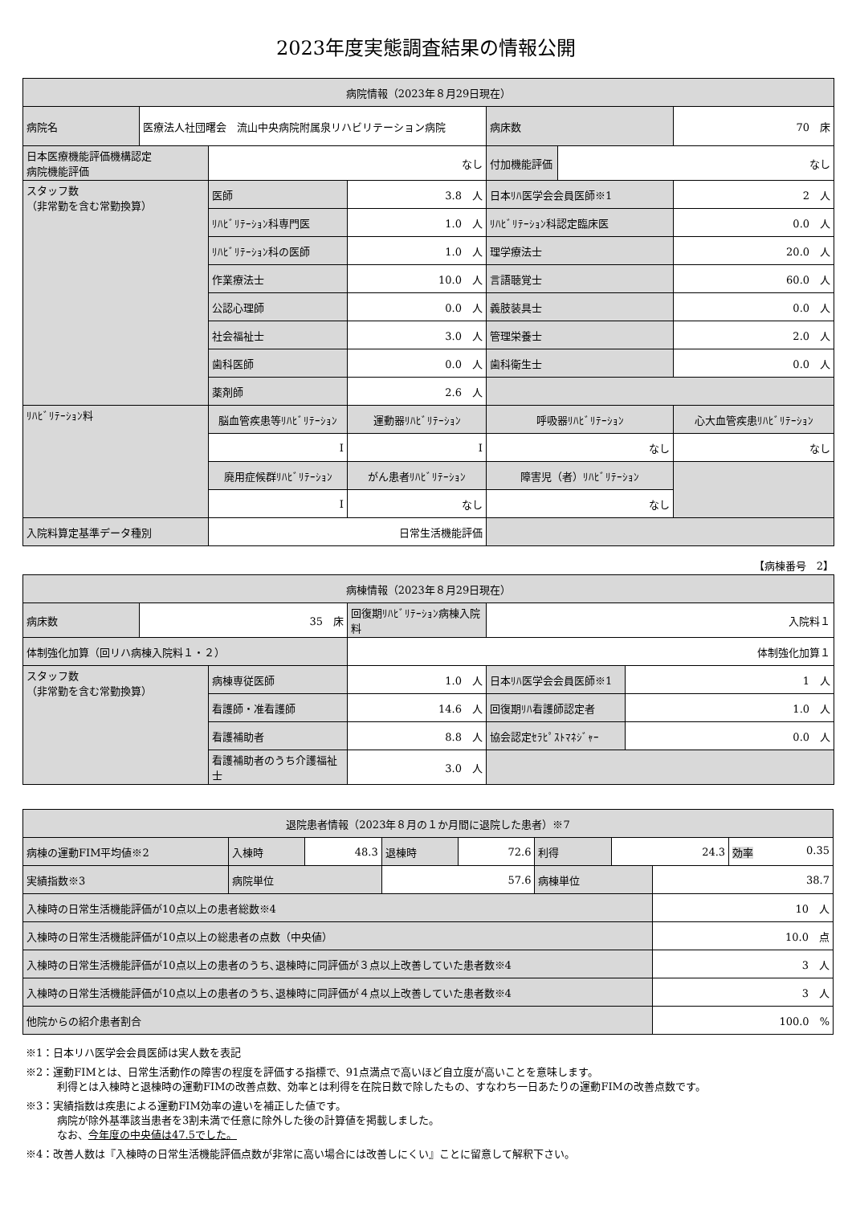2023年度実態調査結果の情報公開
| 病院情報（2023年８月29日現在） | | | | | | |
| --- | --- | --- | --- | --- | --- | --- |
| 病院名 | 医療法人社団曙会 流山中央病院附属泉リハビリテーション病院 | | | 病床数 | | 70 床 |
| 日本医療機能評価機構認定 病院機能評価 | | なし | | 付加機能評価 | なし | |
| スタッフ数 （非常勤を含む常勤換算） | | 医師 | 3.8 人 | 日本ﾘﾊ医学会会員医師※1 | | 2 人 |
| | | ﾘﾊﾋﾞﾘﾃｰｼｮﾝ科専門医 | 1.0 人 | ﾘﾊﾋﾞﾘﾃｰｼｮﾝ科認定臨床医 | | 0.0 人 |
| | | ﾘﾊﾋﾞﾘﾃｰｼｮﾝ科の医師 | 1.0 人 | 理学療法士 | | 20.0 人 |
| | | 作業療法士 | 10.0 人 | 言語聴覚士 | | 60.0 人 |
| | | 公認心理師 | 0.0 人 | 義肢装具士 | | 0.0 人 |
| | | 社会福祉士 | 3.0 人 | 管理栄養士 | | 2.0 人 |
| | | 歯科医師 | 0.0 人 | 歯科衛生士 | | 0.0 人 |
| | | 薬剤師 | 2.6 人 | | | |
| ﾘﾊﾋﾞﾘﾃｰｼｮﾝ料 | | 脳血管疾患等ﾘﾊﾋﾞﾘﾃｰｼｮﾝ | 運動器ﾘﾊﾋﾞﾘﾃｰｼｮﾝ | 呼吸器ﾘﾊﾋﾞﾘﾃｰｼｮﾝ | | 心大血管疾患ﾘﾊﾋﾞﾘﾃｰｼｮﾝ |
| | | I | I | なし | | なし |
| | | 廃用症候群ﾘﾊﾋﾞﾘﾃｰｼｮﾝ | がん患者ﾘﾊﾋﾞﾘﾃｰｼｮﾝ | 障害児（者）ﾘﾊﾋﾞﾘﾃｰｼｮﾝ | | |
| | | I | なし | なし | | |
| 入院料算定基準データ種別 | | 日常生活機能評価 | | | | |
【病棟番号　2】
| 病棟情報（2023年８月29日現在） | | | | | |
| --- | --- | --- | --- | --- | --- |
| 病床数 | 35 床 | | 回復期ﾘﾊﾋﾞﾘﾃｰｼｮﾝ病棟入院料 | 入院料１ | |
| 体制強化加算（回リハ病棟入院料１・２） | | | 体制強化加算１ | | |
| スタッフ数 （非常勤を含む常勤換算） | | 病棟専従医師 | 1.0 人 | 日本ﾘﾊ医学会会員医師※1 | 1 人 |
| | | 看護師・准看護師 | 14.6 人 | 回復期ﾘﾊ看護師認定者 | 1.0 人 |
| | | 看護補助者 | 8.8 人 | 協会認定ｾﾗﾋﾟｽﾄﾏﾈｼﾞｬｰ | 0.0 人 |
| | | 看護補助者のうち介護福祉士 | 3.0 人 | | |
| 退院患者情報（2023年８月の１か月間に退院した患者）※7 | | | | | | | | |
| --- | --- | --- | --- | --- | --- | --- | --- | --- |
| 病棟の運動FIM平均値※2 | 入棟時 | 48.3 | 退棟時 | 72.6 | 利得 | 24.3 | | 効率 0.35 |
| 実績指数※3 | 病院単位 | | 57.6 | | 病棟単位 | | 38.7 | |
| 入棟時の日常生活機能評価が10点以上の患者総数※4 | | | | | | | 10 人 | |
| 入棟時の日常生活機能評価が10点以上の総患者の点数（中央値） | | | | | | | 10.0 点 | |
| 入棟時の日常生活機能評価が10点以上の患者のうち､退棟時に同評価が３点以上改善していた患者数※4 | | | | | | | 3 人 | |
| 入棟時の日常生活機能評価が10点以上の患者のうち､退棟時に同評価が４点以上改善していた患者数※4 | | | | | | | 3 人 | |
| 他院からの紹介患者割合 | | | | | | | 100.0 % | |
※1：日本リハ医学会会員医師は実人数を表記
※2：運動FIMとは、日常生活動作の障害の程度を評価する指標で、91点満点で高いほど自立度が高いことを意味します。
　　　利得とは入棟時と退棟時の運動FIMの改善点数、効率とは利得を在院日数で除したもの、すなわち一日あたりの運動FIMの改善点数です。
※3：実績指数は疾患による運動FIM効率の違いを補正した値です。
　　　病院が除外基準該当患者を3割未満で任意に除外した後の計算値を掲載しました。
　　　なお、今年度の中央値は47.5でした。
※4：改善人数は『入棟時の日常生活機能評価点数が非常に高い場合には改善しにくい』ことに留意して解釈下さい。